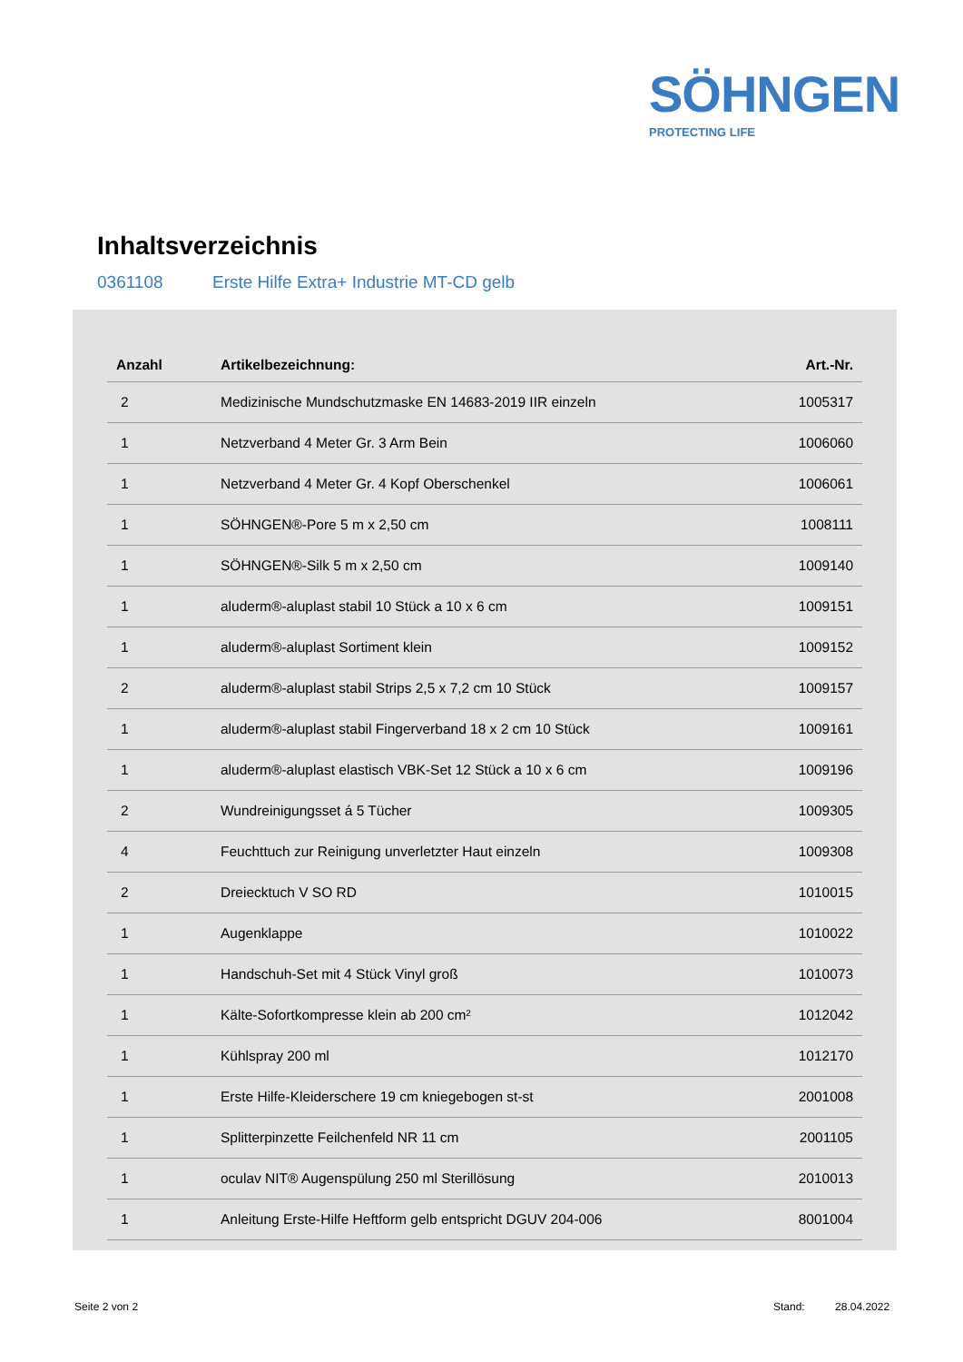SÖHNGEN
PROTECTING LIFE
Inhaltsverzeichnis
0361108 Erste Hilfe Extra+ Industrie MT-CD gelb
| Anzahl | Artikelbezeichnung: | Art.-Nr. |
| --- | --- | --- |
| 2 | Medizinische Mundschutzmaske EN 14683-2019 IIR einzeln | 1005317 |
| 1 | Netzverband 4 Meter Gr. 3 Arm Bein | 1006060 |
| 1 | Netzverband 4 Meter Gr. 4 Kopf Oberschenkel | 1006061 |
| 1 | SÖHNGEN®-Pore 5 m x 2,50 cm | 1008111 |
| 1 | SÖHNGEN®-Silk 5 m x 2,50 cm | 1009140 |
| 1 | aluderm®-aluplast stabil 10 Stück a 10 x 6 cm | 1009151 |
| 1 | aluderm®-aluplast Sortiment klein | 1009152 |
| 2 | aluderm®-aluplast stabil Strips 2,5 x 7,2 cm 10 Stück | 1009157 |
| 1 | aluderm®-aluplast stabil Fingerverband 18 x 2 cm 10 Stück | 1009161 |
| 1 | aluderm®-aluplast elastisch VBK-Set 12 Stück a 10 x 6 cm | 1009196 |
| 2 | Wundreinigungsset á 5 Tücher | 1009305 |
| 4 | Feuchttuch zur Reinigung unverletzter Haut einzeln | 1009308 |
| 2 | Dreiecktuch V SO RD | 1010015 |
| 1 | Augenklappe | 1010022 |
| 1 | Handschuh-Set mit 4 Stück Vinyl groß | 1010073 |
| 1 | Kälte-Sofortkompresse klein ab 200 cm² | 1012042 |
| 1 | Kühlspray 200 ml | 1012170 |
| 1 | Erste Hilfe-Kleiderschere 19 cm kniegebogen st-st | 2001008 |
| 1 | Splitterpinzette Feilchenfeld NR 11 cm | 2001105 |
| 1 | oculav NIT® Augenspülung 250 ml Sterillösung | 2010013 |
| 1 | Anleitung Erste-Hilfe Heftform gelb entspricht DGUV 204-006 | 8001004 |
Seite 2 von 2 Stand: 28.04.2022